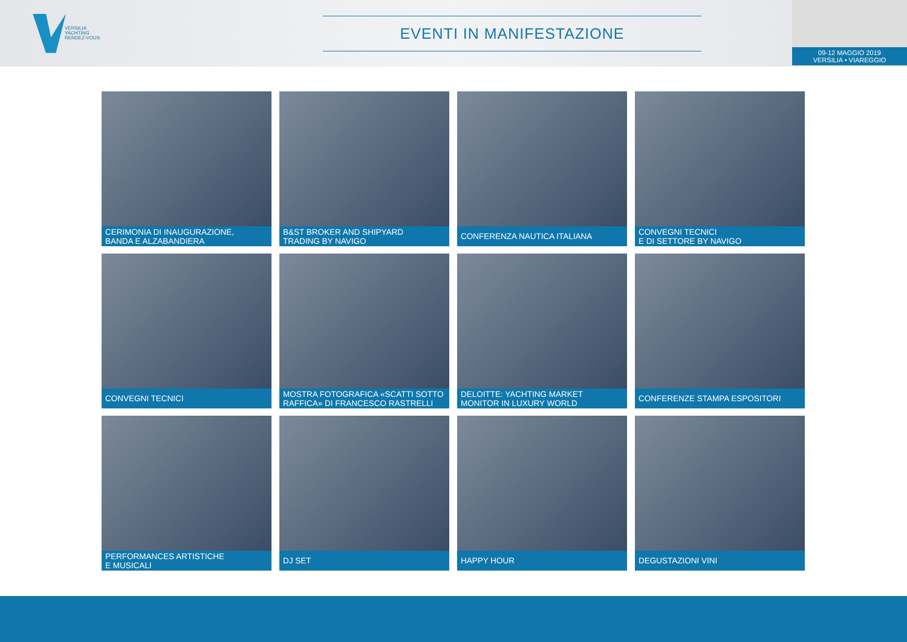VERSILIA
YACHTING
RENDEZ-VOUS
EVENTI IN MANIFESTAZIONE
09-12 MAGGIO 2019
VERSILIA • VIAREGGIO
CERIMONIA DI INAUGURAZIONE,
BANDA E ALZABANDIERA
B&ST BROKER AND SHIPYARD
TRADING BY NAVIGO
CONFERENZA NAUTICA ITALIANA
CONVEGNI TECNICI
E DI SETTORE BY NAVIGO
CONVEGNI TECNICI
MOSTRA FOTOGRAFICA «SCATTI SOTTO
RAFFICA» DI FRANCESCO RASTRELLI
DELOITTE: YACHTING MARKET
MONITOR IN LUXURY WORLD
CONFERENZE STAMPA ESPOSITORI
PERFORMANCES ARTISTICHE
E MUSICALI
DJ SET
HAPPY HOUR
DEGUSTAZIONI VINI